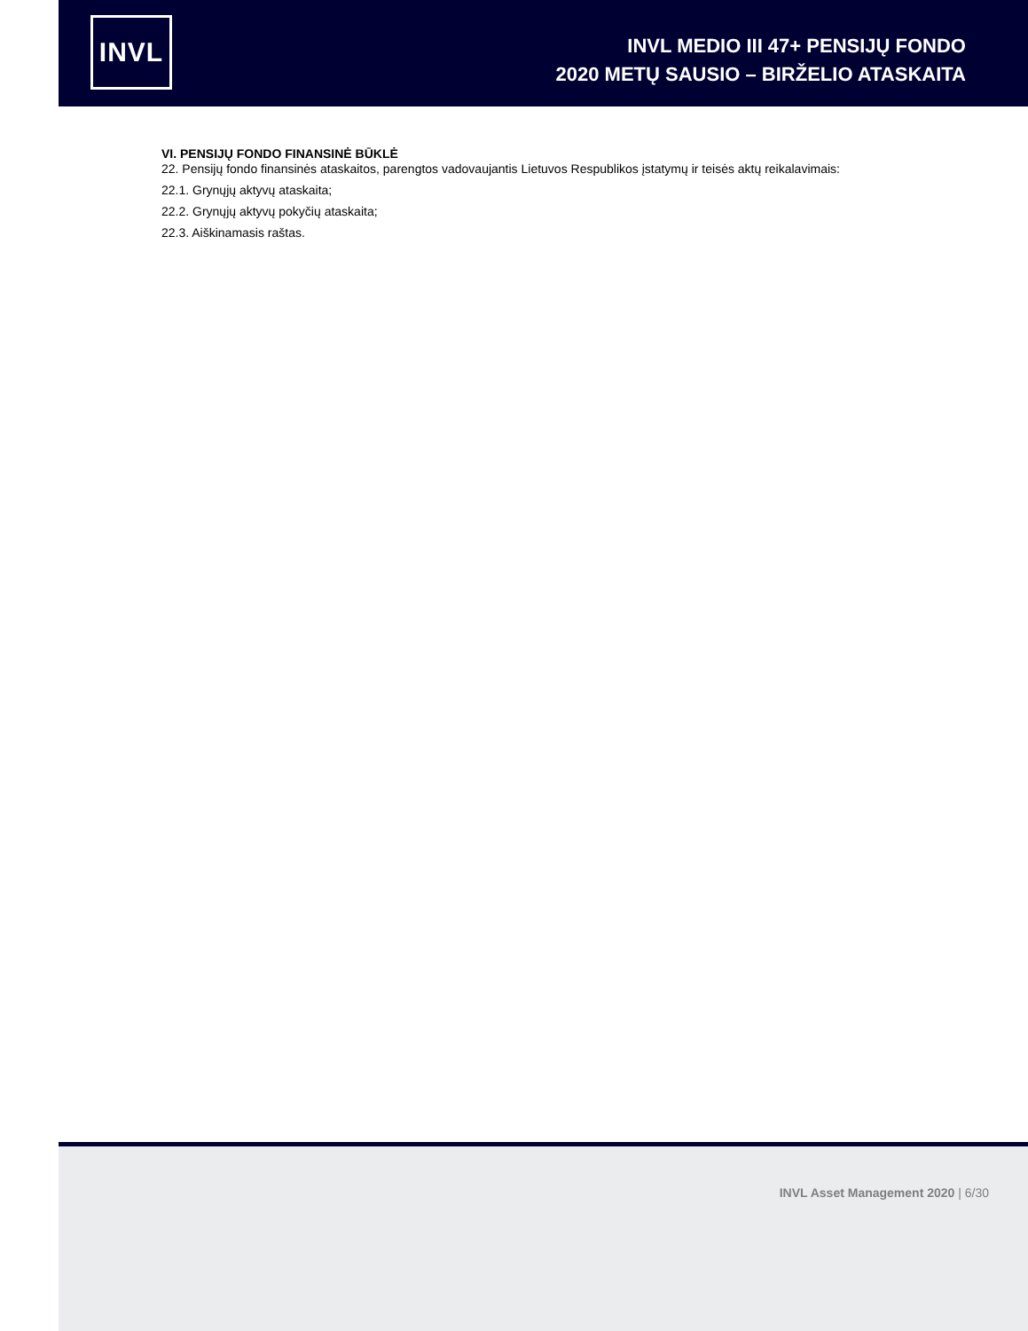INVL
INVL MEDIO III 47+ PENSIJŲ FONDO
2020 METŲ SAUSIO – BIRŽELIO ATASKAITA
VI. PENSIJŲ FONDO FINANSINĖ BŪKLĖ
22. Pensijų fondo finansinės ataskaitos, parengtos vadovaujantis Lietuvos Respublikos įstatymų ir teisės aktų reikalavimais:
22.1. Grynųjų aktyvų ataskaita;
22.2. Grynųjų aktyvų pokyčių ataskaita;
22.3. Aiškinamasis raštas.
INVL Asset Management 2020 | 6/30